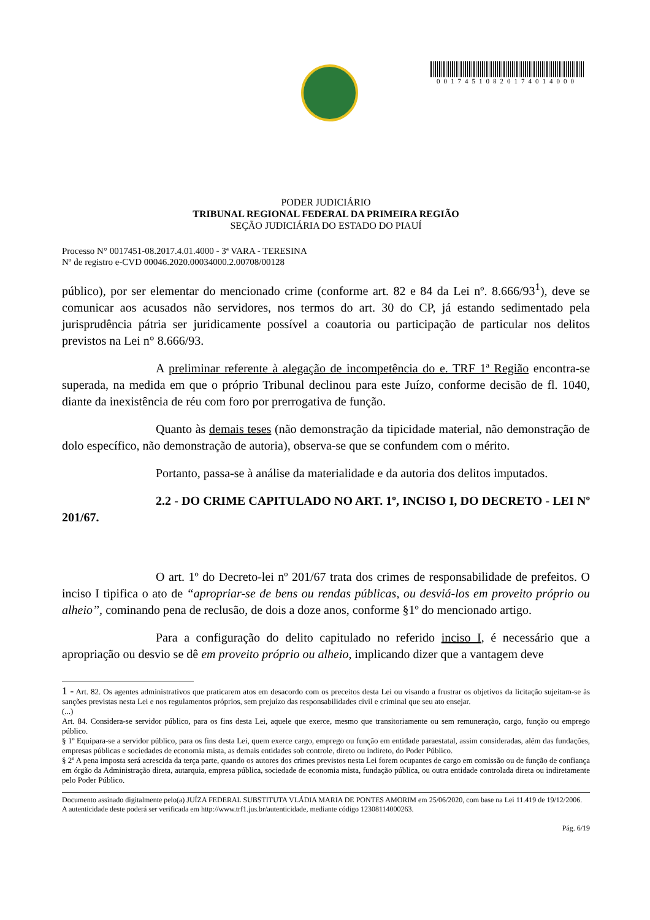00174510820174014000
PODER JUDICIÁRIO
TRIBUNAL REGIONAL FEDERAL DA PRIMEIRA REGIÃO
SEÇÃO JUDICIÁRIA DO ESTADO DO PIAUÍ
Processo N° 0017451-08.2017.4.01.4000 - 3ª VARA - TERESINA
Nº de registro e-CVD 00046.2020.00034000.2.00708/00128
público), por ser elementar do mencionado crime (conforme art. 82 e 84 da Lei nº. 8.666/93<sup>1</sup>), deve se comunicar aos acusados não servidores, nos termos do art. 30 do CP, já estando sedimentado pela jurisprudência pátria ser juridicamente possível a coautoria ou participação de particular nos delitos previstos na Lei n° 8.666/93.
A preliminar referente à alegação de incompetência do e. TRF 1ª Região encontra-se superada, na medida em que o próprio Tribunal declinou para este Juízo, conforme decisão de fl. 1040, diante da inexistência de réu com foro por prerrogativa de função.
Quanto às demais teses (não demonstração da tipicidade material, não demonstração de dolo específico, não demonstração de autoria), observa-se que se confundem com o mérito.
Portanto, passa-se à análise da materialidade e da autoria dos delitos imputados.
2.2 - DO CRIME CAPITULADO NO ART. 1º, INCISO I, DO DECRETO - LEI Nº 201/67.
O art. 1º do Decreto-lei nº 201/67 trata dos crimes de responsabilidade de prefeitos. O inciso I tipifica o ato de “apropriar-se de bens ou rendas públicas, ou desviá-los em proveito próprio ou alheio”, cominando pena de reclusão, de dois a doze anos, conforme §1º do mencionado artigo.
Para a configuração do delito capitulado no referido inciso I, é necessário que a apropriação ou desvio se dê em proveito próprio ou alheio, implicando dizer que a vantagem deve
1 - Art. 82. Os agentes administrativos que praticarem atos em desacordo com os preceitos desta Lei ou visando a frustrar os objetivos da licitação sujeitam-se às sanções previstas nesta Lei e nos regulamentos próprios, sem prejuízo das responsabilidades civil e criminal que seu ato ensejar.
(...)
Art. 84. Considera-se servidor público, para os fins desta Lei, aquele que exerce, mesmo que transitoriamente ou sem remuneração, cargo, função ou emprego público.
§ 1º Equipara-se a servidor público, para os fins desta Lei, quem exerce cargo, emprego ou função em entidade paraestatal, assim consideradas, além das fundações, empresas públicas e sociedades de economia mista, as demais entidades sob controle, direto ou indireto, do Poder Público.
§ 2º A pena imposta será acrescida da terça parte, quando os autores dos crimes previstos nesta Lei forem ocupantes de cargo em comissão ou de função de confiança em órgão da Administração direta, autarquia, empresa pública, sociedade de economia mista, fundação pública, ou outra entidade controlada direta ou indiretamente pelo Poder Público.
Documento assinado digitalmente pelo(a) JUÍZA FEDERAL SUBSTITUTA VLÁDIA MARIA DE PONTES AMORIM em 25/06/2020, com base na Lei 11.419 de 19/12/2006.
A autenticidade deste poderá ser verificada em http://www.trf1.jus.br/autenticidade, mediante código 12308114000263.
Pág. 6/19